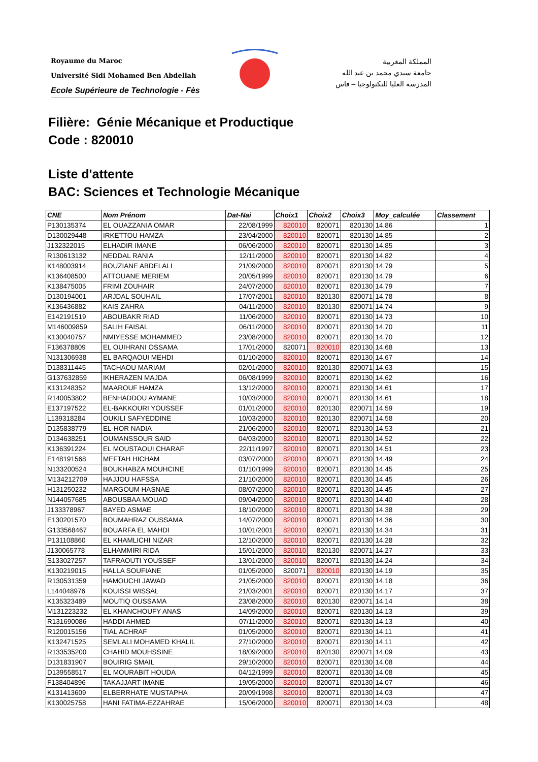Royaume du Maroc
Université Sidi Mohamed Ben Abdellah
Ecole Supérieure de Technologie - Fès
المملكة المغربية
جامعة سيدي محمد بن عبد الله
المدرسة العليا للتكنولوجيا – فاس
Filière: Génie Mécanique et Productique
Code : 820010
Liste d'attente
BAC: Sciences et Technologie Mécanique
| CNE | Nom Prénom | Dat-Nai | Choix1 | Choix2 | Choix3 | Moy_calculée | Classement |
| --- | --- | --- | --- | --- | --- | --- | --- |
| P130135374 | EL OUAZZANIA OMAR | 22/08/1999 | 820010 | 820071 | 820130 | 14.86 | 1 |
| D130029448 | IRKETTOU HAMZA | 23/04/2000 | 820010 | 820071 | 820130 | 14.85 | 2 |
| J132322015 | ELHADIR IMANE | 06/06/2000 | 820010 | 820071 | 820130 | 14.85 | 3 |
| R130613132 | NEDDAL RANIA | 12/11/2000 | 820010 | 820071 | 820130 | 14.82 | 4 |
| K148003914 | BOUZIANE ABDELALI | 21/09/2000 | 820010 | 820071 | 820130 | 14.79 | 5 |
| K136408500 | ATTOUANE MERIEM | 20/05/1999 | 820010 | 820071 | 820130 | 14.79 | 6 |
| K138475005 | FRIMI ZOUHAIR | 24/07/2000 | 820010 | 820071 | 820130 | 14.79 | 7 |
| D130194001 | ARJDAL SOUHAIL | 17/07/2001 | 820010 | 820130 | 820071 | 14.78 | 8 |
| K136436882 | KAIS ZAHRA | 04/11/2000 | 820010 | 820130 | 820071 | 14.74 | 9 |
| E142191519 | ABOUBAKR RIAD | 11/06/2000 | 820010 | 820071 | 820130 | 14.73 | 10 |
| M146009859 | SALIH FAISAL | 06/11/2000 | 820010 | 820071 | 820130 | 14.70 | 11 |
| K130040757 | NMIYESSE MOHAMMED | 23/08/2000 | 820010 | 820071 | 820130 | 14.70 | 12 |
| F136378809 | EL OUIHRANI OSSAMA | 17/01/2000 | 820071 | 820010 | 820130 | 14.68 | 13 |
| N131306938 | EL BARQAOUI MEHDI | 01/10/2000 | 820010 | 820071 | 820130 | 14.67 | 14 |
| D138311445 | TACHAOU MARIAM | 02/01/2000 | 820010 | 820130 | 820071 | 14.63 | 15 |
| G137632859 | IKHERAZEN MAJDA | 06/08/1999 | 820010 | 820071 | 820130 | 14.62 | 16 |
| K131248352 | MAAROUF HAMZA | 13/12/2000 | 820010 | 820071 | 820130 | 14.61 | 17 |
| R140053802 | BENHADDOU AYMANE | 10/03/2000 | 820010 | 820071 | 820130 | 14.61 | 18 |
| E137197522 | EL-BAKKOURI YOUSSEF | 01/01/2000 | 820010 | 820130 | 820071 | 14.59 | 19 |
| L139318284 | OUKILI SAFYEDDINE | 10/03/2000 | 820010 | 820130 | 820071 | 14.58 | 20 |
| D135838779 | EL-HOR NADIA | 21/06/2000 | 820010 | 820071 | 820130 | 14.53 | 21 |
| D134638251 | OUMANSSOUR SAID | 04/03/2000 | 820010 | 820071 | 820130 | 14.52 | 22 |
| K136391224 | EL MOUSTAOUI CHARAF | 22/11/1997 | 820010 | 820071 | 820130 | 14.51 | 23 |
| E148191568 | MEFTAH HICHAM | 03/07/2000 | 820010 | 820071 | 820130 | 14.49 | 24 |
| N133200524 | BOUKHABZA MOUHCINE | 01/10/1999 | 820010 | 820071 | 820130 | 14.45 | 25 |
| M134212709 | HAJJOU HAFSSA | 21/10/2000 | 820010 | 820071 | 820130 | 14.45 | 26 |
| H131250232 | MARGOUM HASNAE | 08/07/2000 | 820010 | 820071 | 820130 | 14.45 | 27 |
| N144057685 | ABOUSBAA MOUAD | 09/04/2000 | 820010 | 820071 | 820130 | 14.40 | 28 |
| J133378967 | BAYED ASMAE | 18/10/2000 | 820010 | 820071 | 820130 | 14.38 | 29 |
| E130201570 | BOUMAHRAZ OUSSAMA | 14/07/2000 | 820010 | 820071 | 820130 | 14.36 | 30 |
| G133568467 | BOUARFA EL MAHDI | 10/01/2001 | 820010 | 820071 | 820130 | 14.34 | 31 |
| P131108860 | EL KHAMLICHI NIZAR | 12/10/2000 | 820010 | 820071 | 820130 | 14.28 | 32 |
| J130065778 | ELHAMMIRI RIDA | 15/01/2000 | 820010 | 820130 | 820071 | 14.27 | 33 |
| S133027257 | TAFRAOUTI YOUSSEF | 13/01/2000 | 820010 | 820071 | 820130 | 14.24 | 34 |
| K130219015 | HALLA SOUFIANE | 01/05/2000 | 820071 | 820010 | 820130 | 14.19 | 35 |
| R130531359 | HAMOUCHI JAWAD | 21/05/2000 | 820010 | 820071 | 820130 | 14.18 | 36 |
| L144048976 | KOUISSI WISSAL | 21/03/2001 | 820010 | 820071 | 820130 | 14.17 | 37 |
| K135323489 | MOUTIQ OUSSAMA | 23/08/2000 | 820010 | 820130 | 820071 | 14.14 | 38 |
| M131223232 | EL KHANCHOUFY ANAS | 14/09/2000 | 820010 | 820071 | 820130 | 14.13 | 39 |
| R131690086 | HADDI AHMED | 07/11/2000 | 820010 | 820071 | 820130 | 14.13 | 40 |
| R120015156 | TIAL ACHRAF | 01/05/2000 | 820010 | 820071 | 820130 | 14.11 | 41 |
| K132471525 | SEMLALI MOHAMED KHALIL | 27/10/2000 | 820010 | 820071 | 820130 | 14.11 | 42 |
| R133535200 | CHAHID MOUHSSINE | 18/09/2000 | 820010 | 820130 | 820071 | 14.09 | 43 |
| D131831907 | BOUIRIG SMAIL | 29/10/2000 | 820010 | 820071 | 820130 | 14.08 | 44 |
| D139558517 | EL MOURABIT HOUDA | 04/12/1999 | 820010 | 820071 | 820130 | 14.08 | 45 |
| F138404896 | TAKAJJART IMANE | 19/05/2000 | 820010 | 820071 | 820130 | 14.07 | 46 |
| K131413609 | ELBERRHATE MUSTAPHA | 20/09/1998 | 820010 | 820071 | 820130 | 14.03 | 47 |
| K130025758 | HANI FATIMA-EZZAHRAE | 15/06/2000 | 820010 | 820071 | 820130 | 14.03 | 48 |